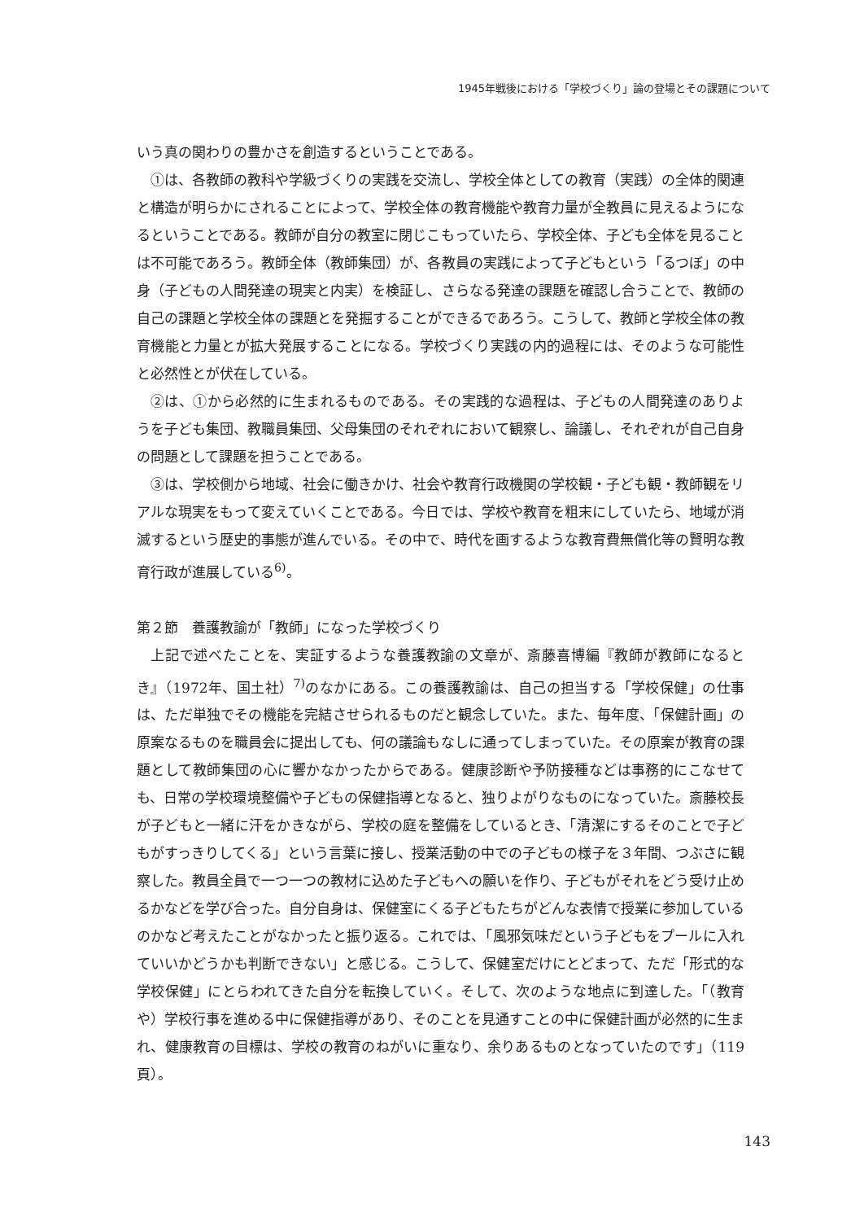1945年戦後における「学校づくり」論の登場とその課題について
いう真の関わりの豊かさを創造するということである。
①は、各教師の教科や学級づくりの実践を交流し、学校全体としての教育（実践）の全体的関連と構造が明らかにされることによって、学校全体の教育機能や教育力量が全教員に見えるようになるということである。教師が自分の教室に閉じこもっていたら、学校全体、子ども全体を見ることは不可能であろう。教師全体（教師集団）が、各教員の実践によって子どもという「るつぼ」の中身（子どもの人間発達の現実と内実）を検証し、さらなる発達の課題を確認し合うことで、教師の自己の課題と学校全体の課題とを発掘することができるであろう。こうして、教師と学校全体の教育機能と力量とが拡大発展することになる。学校づくり実践の内的過程には、そのような可能性と必然性とが伏在している。
②は、①から必然的に生まれるものである。その実践的な過程は、子どもの人間発達のありようを子ども集団、教職員集団、父母集団のそれぞれにおいて観察し、論議し、それぞれが自己自身の問題として課題を担うことである。
③は、学校側から地域、社会に働きかけ、社会や教育行政機関の学校観・子ども観・教師観をリアルな現実をもって変えていくことである。今日では、学校や教育を粗末にしていたら、地域が消滅するという歴史的事態が進んでいる。その中で、時代を画するような教育費無償化等の賢明な教育行政が進展している<sup>6)</sup>。
第２節　養護教諭が「教師」になった学校づくり
上記で述べたことを、実証するような養護教諭の文章が、斎藤喜博編『教師が教師になるとき』（1972年、国土社）<sup>7)</sup>のなかにある。この養護教諭は、自己の担当する「学校保健」の仕事は、ただ単独でその機能を完結させられるものだと観念していた。また、毎年度、「保健計画」の原案なるものを職員会に提出しても、何の議論もなしに通ってしまっていた。その原案が教育の課題として教師集団の心に響かなかったからである。健康診断や予防接種などは事務的にこなせても、日常の学校環境整備や子どもの保健指導となると、独りよがりなものになっていた。斎藤校長が子どもと一緒に汗をかきながら、学校の庭を整備をしているとき、「清潔にするそのことで子どもがすっきりしてくる」という言葉に接し、授業活動の中での子どもの様子を３年間、つぶさに観察した。教員全員で一つ一つの教材に込めた子どもへの願いを作り、子どもがそれをどう受け止めるかなどを学び合った。自分自身は、保健室にくる子どもたちがどんな表情で授業に参加しているのかなど考えたことがなかったと振り返る。これでは、「風邪気味だという子どもをプールに入れていいかどうかも判断できない」と感じる。こうして、保健室だけにとどまって、ただ「形式的な学校保健」にとらわれてきた自分を転換していく。そして、次のような地点に到達した。「（教育や）学校行事を進める中に保健指導があり、そのことを見通すことの中に保健計画が必然的に生まれ、健康教育の目標は、学校の教育のねがいに重なり、余りあるものとなっていたのです」（119頁）。
143